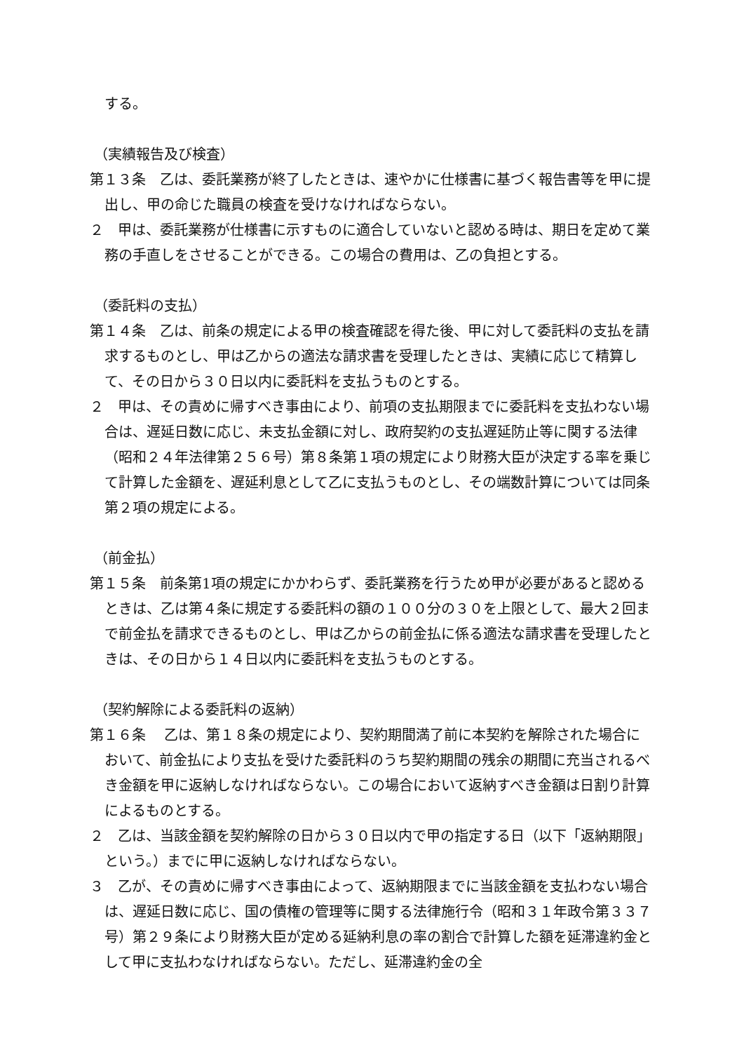する。
（実績報告及び検査）
第１３条　乙は、委託業務が終了したときは、速やかに仕様書に基づく報告書等を甲に提出し、甲の命じた職員の検査を受けなければならない。
２　甲は、委託業務が仕様書に示すものに適合していないと認める時は、期日を定めて業務の手直しをさせることができる。この場合の費用は、乙の負担とする。
（委託料の支払）
第１４条　乙は、前条の規定による甲の検査確認を得た後、甲に対して委託料の支払を請求するものとし、甲は乙からの適法な請求書を受理したときは、実績に応じて精算して、その日から３０日以内に委託料を支払うものとする。
２　甲は、その責めに帰すべき事由により、前項の支払期限までに委託料を支払わない場合は、遅延日数に応じ、未支払金額に対し、政府契約の支払遅延防止等に関する法律（昭和２４年法律第２５６号）第８条第１項の規定により財務大臣が決定する率を乗じて計算した金額を、遅延利息として乙に支払うものとし、その端数計算については同条第２項の規定による。
（前金払）
第１５条　前条第1項の規定にかかわらず、委託業務を行うため甲が必要があると認めるときは、乙は第４条に規定する委託料の額の１００分の３０を上限として、最大２回まで前金払を請求できるものとし、甲は乙からの前金払に係る適法な請求書を受理したときは、その日から１４日以内に委託料を支払うものとする。
（契約解除による委託料の返納）
第１６条　 乙は、第１８条の規定により、契約期間満了前に本契約を解除された場合において、前金払により支払を受けた委託料のうち契約期間の残余の期間に充当されるべき金額を甲に返納しなければならない。この場合において返納すべき金額は日割り計算によるものとする。
２　乙は、当該金額を契約解除の日から３０日以内で甲の指定する日（以下「返納期限」という。）までに甲に返納しなければならない。
３　乙が、その責めに帰すべき事由によって、返納期限までに当該金額を支払わない場合は、遅延日数に応じ、国の債権の管理等に関する法律施行令（昭和３１年政令第３３７号）第２９条により財務大臣が定める延納利息の率の割合で計算した額を延滞違約金として甲に支払わなければならない。ただし、延滞違約金の全